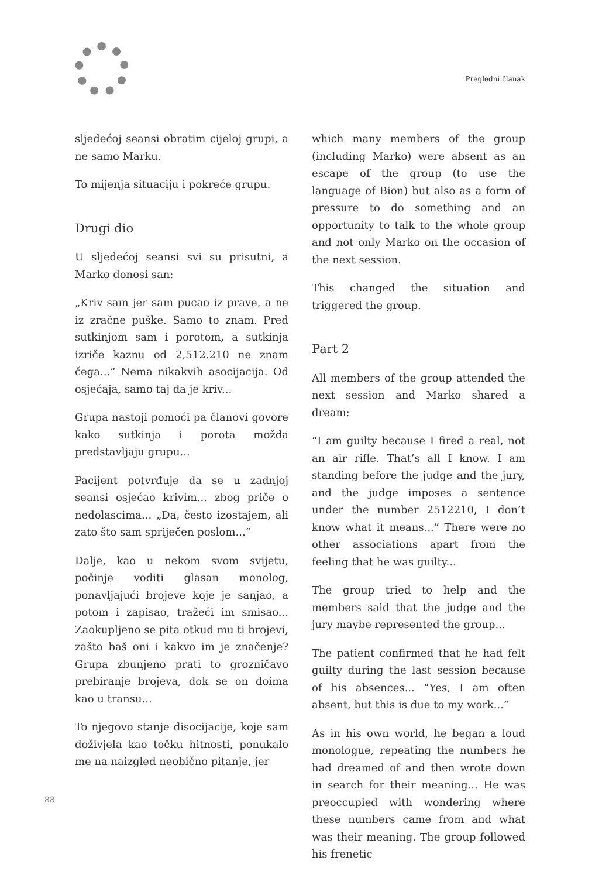Pregledni članak
sljedećoj seansi obratim cijeloj grupi, a ne samo Marku.
To mijenja situaciju i pokreće grupu.
Drugi dio
U sljedećoj seansi svi su prisutni, a Marko donosi san:
„Kriv sam jer sam pucao iz prave, a ne iz zračne puške. Samo to znam. Pred sutkinjom sam i porotom, a sutkinja izriče kaznu od 2,512.210 ne znam čega...“ Nema nikakvih asocijacija. Od osjećaja, samo taj da je kriv...
Grupa nastoji pomoći pa članovi govore kako sutkinja i porota možda predstavljaju grupu...
Pacijent potvrđuje da se u zadnjoj seansi osjećao krivim... zbog priče o nedolascima... „Da, često izostajem, ali zato što sam spriječen poslom...“
Dalje, kao u nekom svom svijetu, počinje voditi glasan monolog, ponavljajući brojeve koje je sanjao, a potom i zapisao, tražeći im smisao... Zaokupljeno se pita otkud mu ti brojevi, zašto baš oni i kakvo im je značenje? Grupa zbunjeno prati to grozničavo prebiranje brojeva, dok se on doima kao u transu...
To njegovo stanje disocijacije, koje sam doživjela kao točku hitnosti, ponukalo me na naizgled neobično pitanje, jer
which many members of the group (including Marko) were absent as an escape of the group (to use the language of Bion) but also as a form of pressure to do something and an opportunity to talk to the whole group and not only Marko on the occasion of the next session.
This changed the situation and triggered the group.
Part 2
All members of the group attended the next session and Marko shared a dream:
“I am guilty because I fired a real, not an air rifle. That’s all I know. I am standing before the judge and the jury, and the judge imposes a sentence under the number 2512210, I don’t know what it means...” There were no other associations apart from the feeling that he was guilty...
The group tried to help and the members said that the judge and the jury maybe represented the group...
The patient confirmed that he had felt guilty during the last session because of his absences... “Yes, I am often absent, but this is due to my work...”
As in his own world, he began a loud monologue, repeating the numbers he had dreamed of and then wrote down in search for their meaning... He was preoccupied with wondering where these numbers came from and what was their meaning. The group followed his frenetic
88